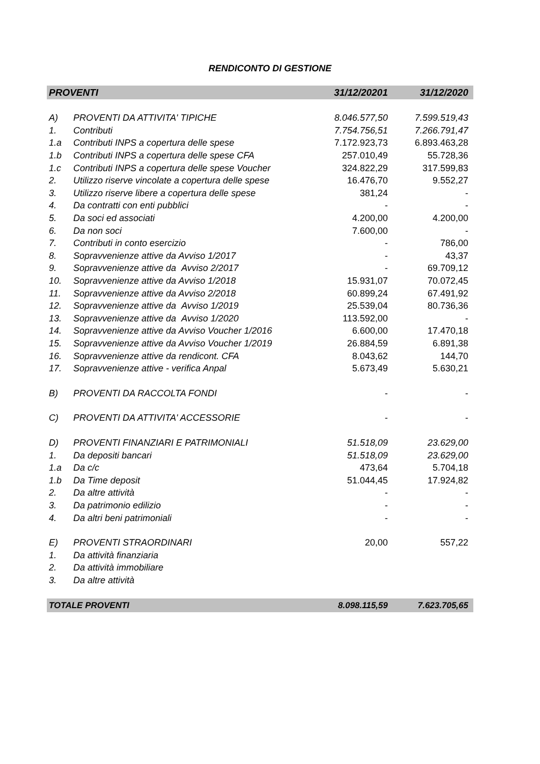RENDICONTO DI GESTIONE
| PROVENTI | | 31/12/20201 | 31/12/2020 |
| --- | --- | --- | --- |
| A) | PROVENTI DA ATTIVITA' TIPICHE | 8.046.577,50 | 7.599.519,43 |
| 1. | Contributi | 7.754.756,51 | 7.266.791,47 |
| 1.a | Contributi INPS a copertura delle spese | 7.172.923,73 | 6.893.463,28 |
| 1.b | Contributi INPS a copertura delle spese CFA | 257.010,49 | 55.728,36 |
| 1.c | Contributi INPS a copertura delle spese Voucher | 324.822,29 | 317.599,83 |
| 2. | Utilizzo riserve vincolate a copertura delle spese | 16.476,70 | 9.552,27 |
| 3. | Utilizzo riserve libere a copertura delle spese | 381,24 | - |
| 4. | Da contratti con enti pubblici | - | - |
| 5. | Da soci ed associati | 4.200,00 | 4.200,00 |
| 6. | Da non soci | 7.600,00 | - |
| 7. | Contributi in conto esercizio | - | 786,00 |
| 8. | Sopravvenienze attive da Avviso 1/2017 | - | 43,37 |
| 9. | Sopravvenienze attive da Avviso 2/2017 | - | 69.709,12 |
| 10. | Sopravvenienze attive da Avviso 1/2018 | 15.931,07 | 70.072,45 |
| 11. | Sopravvenienze attive da Avviso 2/2018 | 60.899,24 | 67.491,92 |
| 12. | Sopravvenienze attive da Avviso 1/2019 | 25.539,04 | 80.736,36 |
| 13. | Sopravvenienze attive da Avviso 1/2020 | 113.592,00 | - |
| 14. | Sopravvenienze attive da Avviso Voucher 1/2016 | 6.600,00 | 17.470,18 |
| 15. | Sopravvenienze attive da Avviso Voucher 1/2019 | 26.884,59 | 6.891,38 |
| 16. | Sopravvenienze attive da rendicont. CFA | 8.043,62 | 144,70 |
| 17. | Sopravvenienze attive - verifica Anpal | 5.673,49 | 5.630,21 |
| B) | PROVENTI DA RACCOLTA FONDI | - | - |
| C) | PROVENTI DA ATTIVITA' ACCESSORIE | - | - |
| D) | PROVENTI FINANZIARI E PATRIMONIALI | 51.518,09 | 23.629,00 |
| 1. | Da depositi bancari | 51.518,09 | 23.629,00 |
| 1.a | Da c/c | 473,64 | 5.704,18 |
| 1.b | Da Time deposit | 51.044,45 | 17.924,82 |
| 2. | Da altre attività | - | - |
| 3. | Da patrimonio edilizio | - | - |
| 4. | Da altri beni patrimoniali | - | - |
| E) | PROVENTI STRAORDINARI | 20,00 | 557,22 |
| 1. | Da attività finanziaria | | |
| 2. | Da attività immobiliare | | |
| 3. | Da altre attività | | |
| TOTALE PROVENTI | | 8.098.115,59 | 7.623.705,65 |